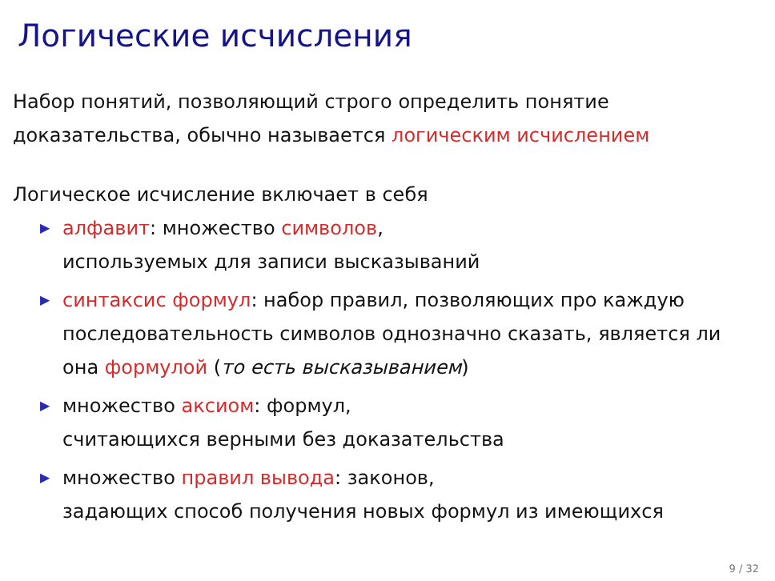Логические исчисления
Набор понятий, позволяющий строго определить понятие
доказательства, обычно называется логическим исчислением
Логическое исчисление включает в себя
▶ алфавит: множество символов,
используемых для записи высказываний
▶ синтаксис формул: набор правил, позволяющих про каждую последовательность символов однозначно сказать, является ли она формулой (то есть высказыванием)
▶ множество аксиом: формул,
считающихся верными без доказательства
▶ множество правил вывода: законов,
задающих способ получения новых формул из имеющихся
9 / 32